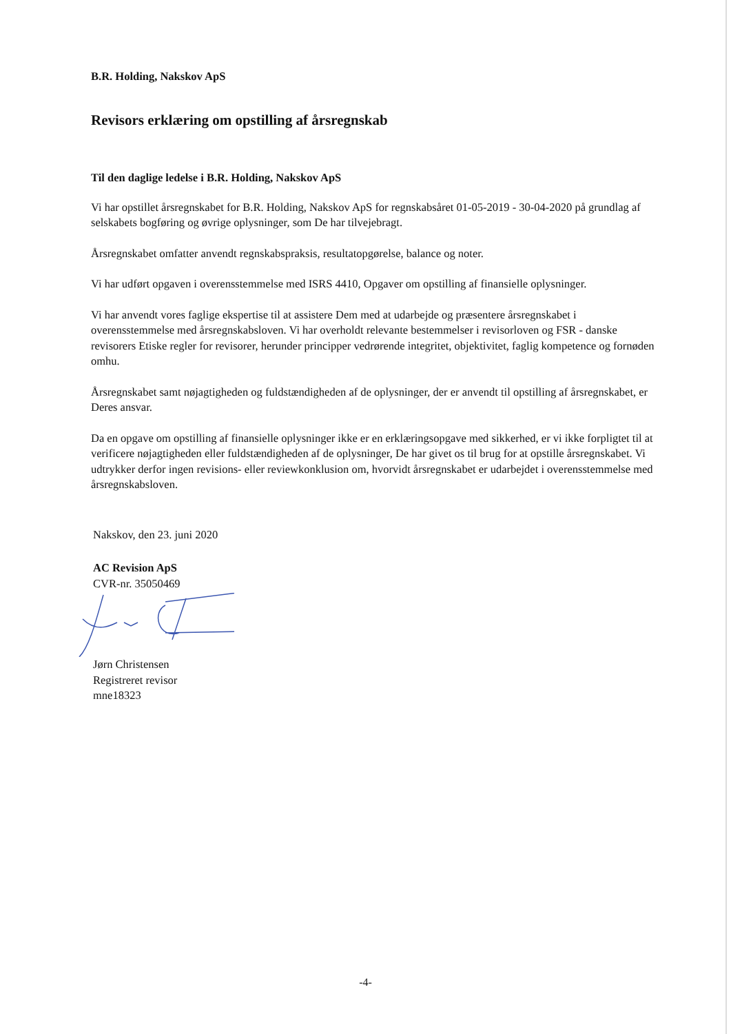B.R. Holding, Nakskov ApS
Revisors erklæring om opstilling af årsregnskab
Til den daglige ledelse i B.R. Holding, Nakskov ApS
Vi har opstillet årsregnskabet for B.R. Holding, Nakskov ApS for regnskabsåret 01-05-2019 - 30-04-2020 på grundlag af selskabets bogføring og øvrige oplysninger, som De har tilvejebragt.
Årsregnskabet omfatter anvendt regnskabspraksis, resultatopgørelse, balance og noter.
Vi har udført opgaven i overensstemmelse med ISRS 4410, Opgaver om opstilling af finansielle oplysninger.
Vi har anvendt vores faglige ekspertise til at assistere Dem med at udarbejde og præsentere årsregnskabet i overensstemmelse med årsregnskabsloven. Vi har overholdt relevante bestemmelser i revisorloven og FSR - danske revisorers Etiske regler for revisorer, herunder principper vedrørende integritet, objektivitet, faglig kompetence og fornøden omhu.
Årsregnskabet samt nøjagtigheden og fuldstændigheden af de oplysninger, der er anvendt til opstilling af årsregnskabet, er Deres ansvar.
Da en opgave om opstilling af finansielle oplysninger ikke er en erklæringsopgave med sikkerhed, er vi ikke forpligtet til at verificere nøjagtigheden eller fuldstændigheden af de oplysninger, De har givet os til brug for at opstille årsregnskabet. Vi udtrykker derfor ingen revisions- eller reviewkonklusion om, hvorvidt årsregnskabet er udarbejdet i overensstemmelse med årsregnskabsloven.
Nakskov, den 23. juni 2020
AC Revision ApS
CVR-nr. 35050469
Jørn Christensen
Registreret revisor
mne18323
-4-